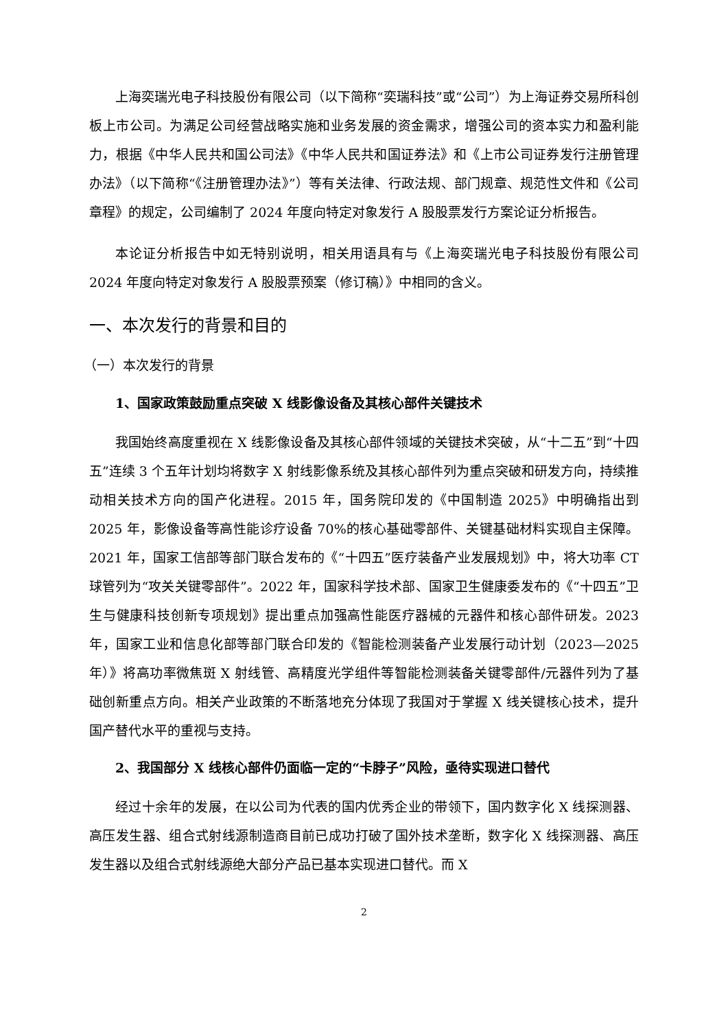上海奕瑞光电子科技股份有限公司（以下简称“奕瑞科技”或“公司”）为上海证券交易所科创板上市公司。为满足公司经营战略实施和业务发展的资金需求，增强公司的资本实力和盈利能力，根据《中华人民共和国公司法》《中华人民共和国证券法》和《上市公司证券发行注册管理办法》（以下简称“《注册管理办法》”）等有关法律、行政法规、部门规章、规范性文件和《公司章程》的规定，公司编制了 2024 年度向特定对象发行 A 股股票发行方案论证分析报告。
本论证分析报告中如无特别说明，相关用语具有与《上海奕瑞光电子科技股份有限公司 2024 年度向特定对象发行 A 股股票预案（修订稿）》中相同的含义。
一、本次发行的背景和目的
（一）本次发行的背景
1、国家政策鼓励重点突破 X 线影像设备及其核心部件关键技术
我国始终高度重视在 X 线影像设备及其核心部件领域的关键技术突破，从“十二五”到“十四五”连续 3 个五年计划均将数字 X 射线影像系统及其核心部件列为重点突破和研发方向，持续推动相关技术方向的国产化进程。2015 年，国务院印发的《中国制造 2025》中明确指出到 2025 年，影像设备等高性能诊疗设备 70%的核心基础零部件、关键基础材料实现自主保障。2021 年，国家工信部等部门联合发布的《“十四五”医疗装备产业发展规划》中，将大功率 CT 球管列为“攻关关键零部件”。2022 年，国家科学技术部、国家卫生健康委发布的《“十四五”卫生与健康科技创新专项规划》提出重点加强高性能医疗器械的元器件和核心部件研发。2023 年，国家工业和信息化部等部门联合印发的《智能检测装备产业发展行动计划（2023—2025 年）》将高功率微焦斑 X 射线管、高精度光学组件等智能检测装备关键零部件/元器件列为了基础创新重点方向。相关产业政策的不断落地充分体现了我国对于掌握 X 线关键核心技术，提升国产替代水平的重视与支持。
2、我国部分 X 线核心部件仍面临一定的“卡脖子”风险，亟待实现进口替代
经过十余年的发展，在以公司为代表的国内优秀企业的带领下，国内数字化 X 线探测器、高压发生器、组合式射线源制造商目前已成功打破了国外技术垄断，数字化 X 线探测器、高压发生器以及组合式射线源绝大部分产品已基本实现进口替代。而 X
2